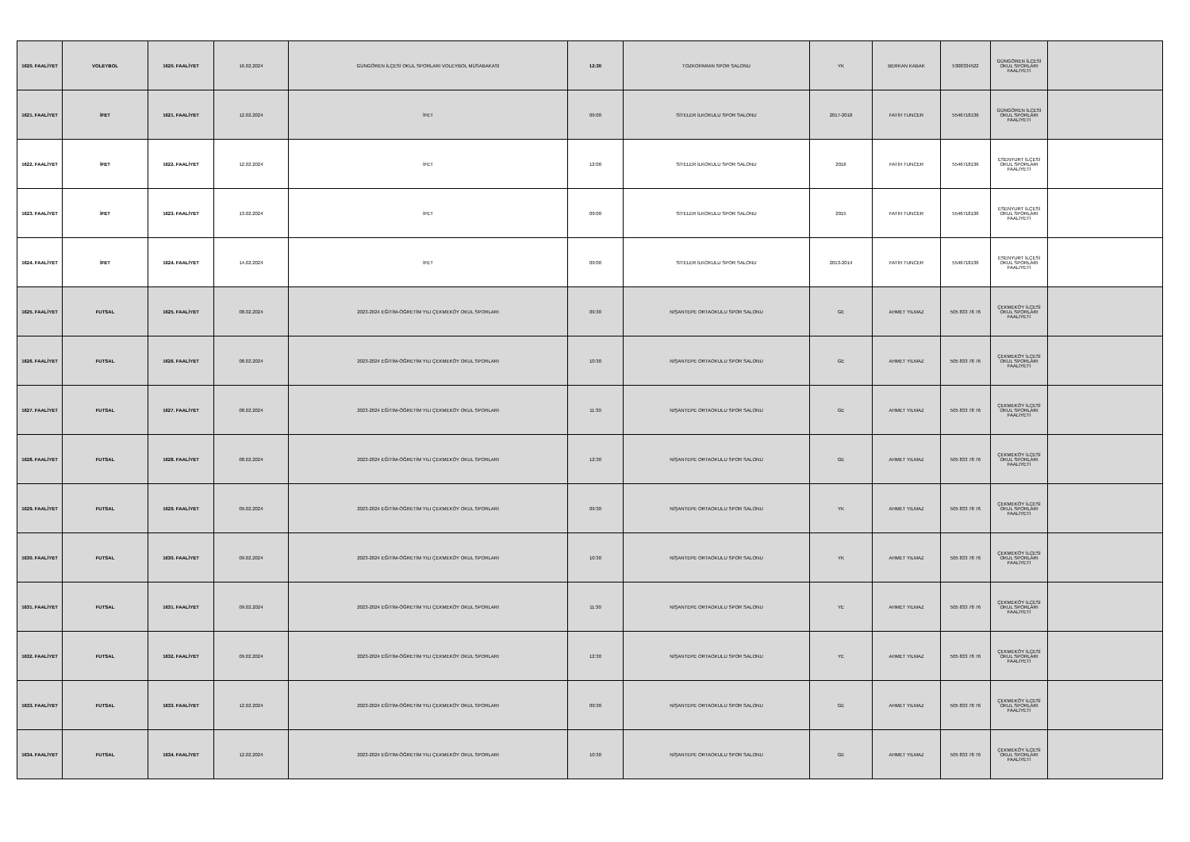| 1620. FAALİYET | VOLEYBOL | 1620. FAALİYET | 16.02.2024 | GÜNGÖREN İLÇESİ OKUL SPORLARI VOLEYBOL MÜSABAKASI | 12:30 | TOZKOPARAN SPOR SALONU | YK | BERKAN KABAK | 5308334522 | GÜNGÖREN İLÇESİ OKUL SPORLARI FAALİYETİ | |
| 1621. FAALİYET | İFET | 1621. FAALİYET | 12.02.2024 | İFET | 09:00 | SİTELER İLKOKULU SPOR SALONU | 2017-2018 | FATİH TUNCER | 5546718136 | GÜNGÖREN İLÇESİ OKUL SPORLARI FAALİYETİ | |
| 1622. FAALİYET | İFET | 1622. FAALİYET | 12.02.2024 | İFET | 12:00 | SİTELER İLKOKULU SPOR SALONU | 2016 | FATİH TUNCER | 5546718136 | ESENYURT İLÇESİ OKUL SPORLARI FAALİYETİ | |
| 1623. FAALİYET | İFET | 1623. FAALİYET | 13.02.2024 | İFET | 09:00 | SİTELER İLKOKULU SPOR SALONU | 2015 | FATİH TUNCER | 5546718136 | ESENYURT İLÇESİ OKUL SPORLARI FAALİYETİ | |
| 1624. FAALİYET | İFET | 1624. FAALİYET | 14.02.2024 | İFET | 09:00 | SİTELER İLKOKULU SPOR SALONU | 2013-2014 | FATİH TUNCER | 5546718136 | ESENYURT İLÇESİ OKUL SPORLARI FAALİYETİ | |
| 1625. FAALİYET | FUTSAL | 1625. FAALİYET | 08.02.2024 | 2023-2024 EĞİTİM-ÖĞRETİM YILI ÇEKMEKÖY OKUL SPORLARI | 09:30 | NİŞANTEPE ORTAOKULU SPOR SALONU | GE | AHMET YILMAZ | 505 833 78 76 | ÇEKMEKÖY İLÇESİ OKUL SPORLARI FAALİYETİ | |
| 1626. FAALİYET | FUTSAL | 1626. FAALİYET | 08.02.2024 | 2023-2024 EĞİTİM-ÖĞRETİM YILI ÇEKMEKÖY OKUL SPORLARI | 10:30 | NİŞANTEPE ORTAOKULU SPOR SALONU | GE | AHMET YILMAZ | 505 833 78 76 | ÇEKMEKÖY İLÇESİ OKUL SPORLARI FAALİYETİ | |
| 1627. FAALİYET | FUTSAL | 1627. FAALİYET | 08.02.2024 | 2023-2024 EĞİTİM-ÖĞRETİM YILI ÇEKMEKÖY OKUL SPORLARI | 11:30 | NİŞANTEPE ORTAOKULU SPOR SALONU | GE | AHMET YILMAZ | 505 833 78 76 | ÇEKMEKÖY İLÇESİ OKUL SPORLARI FAALİYETİ | |
| 1628. FAALİYET | FUTSAL | 1628. FAALİYET | 08.02.2024 | 2023-2024 EĞİTİM-ÖĞRETİM YILI ÇEKMEKÖY OKUL SPORLARI | 12:30 | NİŞANTEPE ORTAOKULU SPOR SALONU | GE | AHMET YILMAZ | 505 833 78 76 | ÇEKMEKÖY İLÇESİ OKUL SPORLARI FAALİYETİ | |
| 1629. FAALİYET | FUTSAL | 1629. FAALİYET | 09.02.2024 | 2023-2024 EĞİTİM-ÖĞRETİM YILI ÇEKMEKÖY OKUL SPORLARI | 09:30 | NİŞANTEPE ORTAOKULU SPOR SALONU | YK | AHMET YILMAZ | 505 833 78 76 | ÇEKMEKÖY İLÇESİ OKUL SPORLARI FAALİYETİ | |
| 1630. FAALİYET | FUTSAL | 1630. FAALİYET | 09.02.2024 | 2023-2024 EĞİTİM-ÖĞRETİM YILI ÇEKMEKÖY OKUL SPORLARI | 10:30 | NİŞANTEPE ORTAOKULU SPOR SALONU | YK | AHMET YILMAZ | 505 833 78 76 | ÇEKMEKÖY İLÇESİ OKUL SPORLARI FAALİYETİ | |
| 1631. FAALİYET | FUTSAL | 1631. FAALİYET | 09.02.2024 | 2023-2024 EĞİTİM-ÖĞRETİM YILI ÇEKMEKÖY OKUL SPORLARI | 11:30 | NİŞANTEPE ORTAOKULU SPOR SALONU | YE | AHMET YILMAZ | 505 833 78 76 | ÇEKMEKÖY İLÇESİ OKUL SPORLARI FAALİYETİ | |
| 1632. FAALİYET | FUTSAL | 1632. FAALİYET | 09.02.2024 | 2023-2024 EĞİTİM-ÖĞRETİM YILI ÇEKMEKÖY OKUL SPORLARI | 12:30 | NİŞANTEPE ORTAOKULU SPOR SALONU | YE | AHMET YILMAZ | 505 833 78 76 | ÇEKMEKÖY İLÇESİ OKUL SPORLARI FAALİYETİ | |
| 1633. FAALİYET | FUTSAL | 1633. FAALİYET | 12.02.2024 | 2023-2024 EĞİTİM-ÖĞRETİM YILI ÇEKMEKÖY OKUL SPORLARI | 09:30 | NİŞANTEPE ORTAOKULU SPOR SALONU | GE | AHMET YILMAZ | 505 833 78 76 | ÇEKMEKÖY İLÇESİ OKUL SPORLARI FAALİYETİ | |
| 1634. FAALİYET | FUTSAL | 1634. FAALİYET | 12.02.2024 | 2023-2024 EĞİTİM-ÖĞRETİM YILI ÇEKMEKÖY OKUL SPORLARI | 10:30 | NİŞANTEPE ORTAOKULU SPOR SALONU | GE | AHMET YILMAZ | 505 833 78 76 | ÇEKMEKÖY İLÇESİ OKUL SPORLARI FAALİYETİ | |